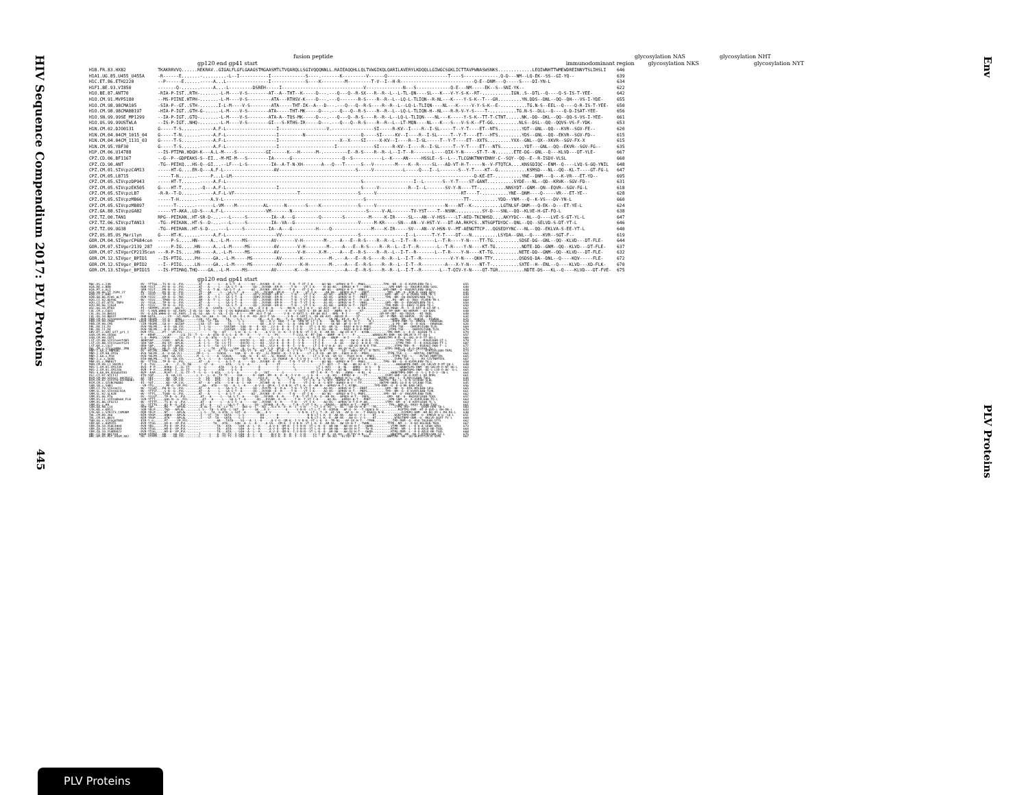HIV Sequence Compendium 2017: PLV Proteins
445
Env
PLV Proteins
fusion peptide glycosylation NAS glycosylation NHT
gp120 end gp41 start immunodominant region glycosylation NKS glycosylation NYT
| H1B.FR.83.HXB2 | TKAKRRVVQ......REKRAV..GIGALFLGFLGAAGSTMGAASMTLTVQARQLLSGIVQQQNNLL.RAIEAQQHLLQLTVWGIKQLQARILAVERYLKDQQLLGIWGCSGKLICTTAVPWNASWSNKS.............LEQIWNHTTWMEWDREINNYTSLIHSLI | 646 |
| H1A1.UG.85.U455_U455A | -R------E.......-.........-L--I-----------I-------------S----.-------K---------V------Q-----------------------T----S-------------.Q-D---NM--LQ-EK--SS--GI-YQ-- | 639 |
| H1C.ET.86.ETH2220 | --P------E......-----A...L----------------I-------------S----K---------M---------T-V--I--H-R----------------------------Q-E--DNM---Q-----S----DI-YN-L | 634 |
| H1F1.BE.93.VI850 | -------Q-.......-----A...-L---------DSREH-----I-------------------------------V--------------N---S-------------Q-E---NM-----EK--S--SNI-YK-- | 622 |
| H1O.BE.87.ANT70 | -RIA-P-IST..RTH-.......-L-M----V-S--------AT--A--THT--K-----D---.---Q---Q--R-SX---R--R--L--L-TL-QN----SL---K---V-Y-S-K--RT-...........IGN..S--DTL--Q----Q-S-IS-T-YEE- | 642 |
| H1O.CM.91.MVP5180 | --MS-PIINI.HTPH-.......-L-M----V-S---------ATA---RTHSV-K----D---.---Q-------R-S----R--R--L--LQ-L-TLIQN--R-NL---K----Y-S-K--T---GR.........YN.DDS--DNL--QQ--QH---VS-I-YDE- | 655 |
| H1O.CM.98.98CMA105 | -SIA-P--GT..STH-.......I-L-M----V-S--------ATA-----THT-IK--A---D---.---Q---Q--R-S----R--R--L--LQ-L-TLIQN----NL---K-----V-Y-S-K--E-..........TG.N-S--EEL--Q----Q-R-IS-T-YEE- | 650 |
| H1O.CM.98.98CMABB197 | -HIA-P-IGT..GTH-G-.....-L-M----V-S--------ATA-----THT-MK-----D---.---Q---Q--R-S----R--R--L--LQ-L-TLIQN-H--NL---R-R-V-Y-S----T-..........TG.N-S--DLL--Q----Q-D-ISAT-YEE- | 656 |
| H1O.SN.99.99SE_MP1299 | --IA-P-IGT..GTQ-.......-L-M----V-S--------ATA-A--TQS-MK-----D---.---Q---Q--R-S----R--R--L--LQ-L-TLIQN----NL---K-----Y-S-K--TT-T-CTNT......NK.-DD--DKL--QQ--QQ-S-VS-I-YEE- | 661 |
| H1O.US.99.99USTWLA | --IS-P-IGT..NHQ-.......-L-M----V-S--------GI---S-RTHS-IR-----D---.---Q---Q--R-S----R--R--L--LT-MQN----NL---K---S---V-S-K--FT-GG..........NLS--DSL--QQ--QQVS-VS-F-YDK- | 653 |
| H1N.CM.02.DJO0131 | G-----T-S.......-----A.F-L-------------------I------------------V.----------------SI-----R-KV--I----R--I-SL-----T--Y-T----ET--NTS.........YDT--GNL--QQ---KVR--SGV-FE-- | 620 |
| H1N.CM.04.04CM_1015_04 | G-----T-N.......-----A.F-L-------------------I---------N---------------------Q-----SI-----KV--I----R--I-SL-----T--Y-T----ET---HTS.........YDS--GNL--QQ--EKVR--SGV-FD-- | 615 |
| H1N.CM.04.04CM_1131_03 | G-----T-S.......-----A.F-L-------------------I-----------------------X--X----SI-----X-KV--I----R--I-SL-----T--Y-T----ET--XXTS.........YXX--GNL--QX--XKVR--SGV-FX-X | 615 |
| H1N.CM.95.YBF30 | G-----T-S.......-----A.F-L-------------------I---------------------I--------------SI-----R-KV--I----R--I-SL-----T--Y-T----ET---NTS.........YDT---GNL--QQ--EKVR--SGV-FG-- | 635 |
| H1P.CM.06.U14788 | --IS-PTIMA.HDGH-K---A.L-M----S-----------GI------K---H------M-.---------E--R-S----R--R--L--I-T--R-------L----QIX-Y-N-----ST-T--N.......ETE-DG--GNL--Q---KLVD---DT-YLE- | 667 |
| CPZ.CD.06.BF1167 | --G--P--GDPEAKS-S--EI..-M-MI-M---S--------IA------G-------------------Q--S-----------L--K----AN-----HSSLE--S--L--.TLCGNKTNNYENNY-C--SQY--QQ--E--R-ISDV-VLSL | 660 |
| CPZ.CD.90.ANT | -TG--PEIKQ...HS-Q--GI...--LF---L-S---------IA--A-T-N-XH-------A---Q---T------S---V--------M----K--R-----SL---AD-VT-H-T-----N--V-FTQTCA....KNSSDIQC--ENM--Q----LVQ-S-GQ-YNIL | 648 |
| CPZ.CM.01.SIVcpzCAM13 | -----HT-G....ER-Q---A.F-L-------------------AV-----------------------------S-----V-----------L-----Q---I--L-------S--Y-T----KT--G...........KSMSD---NL--QQ--KL-T----GT-FG-L | 647 |
| CPZ.CM.05.LB715 | -----T-N.......-----P...L-LM--------------------------------------------------------------------------------------------D-KE-ET-..........YNE--DNM---Q---K-VR---ET-YD-- | 695 |
| CPZ.CM.05.SIVcpzDP943 | -----HT-T.......-----A.F-L---------------------------------------------------S-------------------I--L-------S--Y-T----ST-GANT..........SYDE---NL--QD--KRVK--SGV-FD-- | 631 |
| CPZ.CM.05.SIVcpzEK505 | G----HT-T.......-Q---A.F-L-------------------I-------------------------------S-----V-----------R--I--L-------SV-Y-N----TT-..........NNSYDT--GNM--QN--EQVR--SGV-FG-L | 618 |
| CPZ.CM.05.SIVcpzLB7 | -R-R--T-D.......-----A.F-L-VF------------------------T----------------------S-----V--------------------------------RT----T-..........YNE--DNM----Q-----VR---ET-YE-- | 628 |
| CPZ.CM.05.SIVcpzMB66 | -----T-H.......-----A.V-L-----------------------------------------------------S-------------------------------------TT-..........YDD--YNM---Q--K-VS---DV-YN-L | 660 |
| CPZ.CM.05.SIVcpzMB897 | ------T-......-------L-VM----M----------AL------N-------S----K--------------S-----V--------------------------N----NT--K-..........LGTNLSF-DNM---Q-EK--D---ET-YE-L | 624 |
| CPZ.GA.88.SIVcpzGAB2 | -----YT-AKA..LD-S---A.F-L----------------VM-------N----------------------------S-----V-AL-------TV-YST----T--NSNK..........SY-D---SNL--QQ--KLVE-H-GT-FQ-L | 638 |
| CPZ.TZ.00.TAN1 | RPG--PEIKAN..HT-SR-D-...---L-----S---------IA--A---G---------Q--------S---------M-----K-IR-----SL---AN--V-HSS----LT-AED-TKCNHSD....AKYYDC---NL--Q----LVE-S-GT-YL-L | 647 |
| CPZ.TZ.06.SIVcpzTAN13 | -TG--PEIKAN..HT-S--D-...---L-----S---------IA--VA--G------------------------V-----M-KR-----SN---AN--V-HST-V---DT-AA.RKPCS..NTSGPTDYDC--QNL--QQ--SELVD-S-DT-YT-L | 646 |
| CPZ.TZ.09.UG38 | -TG--PEIRAN..HT-S-D-...---L-----S---------IA--A---G---------H----Q---------------M----K-IR-----SV---AN--V-HSN-V--MT-AENGTTCP...QGSEDYYNC---NL--QQ--EKLVA-S-EE-YT-L | 640 |
| CPZ.US.85.US_Marilyn | G----HT-K.......-----A.F-L-------------------VV-----------------------------S-----------------I--L------T-Y-T----DT---N..........LSYDA--GNL--Q----KVR--SGT-F-- | 619 |
| GOR.CM.04.SIVgorCP684con | -----P-S.....HN-----A..-L-M-----MS---------AV-------V-H--------M-.---A---E--R-S----R--R--L--I-T--R-------L--T-R----Y-N----TT-TG..........SDSE-DG--GNL--QQ--KLVD---DT-FLE- | 644 |
| GOR.CM.07.SIVgor2139_287 | -----P-IG.....HN-----A..-L-M-----MS---------AV-------V-H--------M-.---A---E--R-S----R--R--L--I-T--R-------L--T-R----Y-N----KT-TG..........NDTE-DD--GNM--QQ--KLVD---DT-FLE- | 637 |
| GOR.CM.07.SIVgorCP2135con | ---R-P-IS.....HN-----A..-L-M-----MS---------AV-------V-H-----X-M-.---A---E--R-S----R--R--L--I-T--R-------L--T-R----Y-N----KT-TG..........NETE-DD--GNM--QQ--KLVD---DT-FLE- | 632 |
| GOR.CM.12.SIVgor_BPID1 | --IS-PTIG.....PH-----GA..-L-M-----MS---------AV-------K----------M-.---A---E--R-S----R--R--L--I-T--R-----------V-Y-N----QKH-TTY..........QSDSQ-DA--DNL--Q----KQV-----FLE- | 672 |
| GOR.CM.12.SIVgor_BPID2 | --I--PIIG.....LN-----GA..-L-M-----MS---------AV-------K-H--------M-.---A---E--R-S----R--R--L--I-T--R---------A---X-Y-N----NT-T-..........SXTE--H--ENL--Q----KLVD---XD-FLK- | 670 |
| GOR.CM.13.SIVgor_BPID15 | --IS-PTIMAQ.THQ----GA..-L-M-----MS---------AV-------K---H----------.---A---E--R-S----R--R--L--I-T--R-------L--T-QIV-Y-N----QT-TGR..........NDTE-DS---KL--Q----KLVD---DT-FVE- | 675 |
gp120 end gp41 start
| MAC.US.x.239 | -DV--YTTGG...TS-N--G-.FVL-.......AT---A-----L---A-S-T--A------QQ-..DVVKR--E--R-----T-N--T-VT-I-K-----AQ-NA---AFRQV-H-T---PNAS..........TPK--NE--Q--E-KVDFLEEN-TA-L | 655 |
| H2A.DE.x.BEN | -DQR-YSST....PV-N--G-.FVL-.......AT---A-----L---SA-S-T--A------QQ-..DVVKR--EM-R-----T-N----VT-I-K-----H-AQ-NS---AFRQV-H-T---VNDS..........SPD-KNM--Q--EKQVRYLEEN-SQSL | 640 |
| H2A.PT.x.ALI | -SER-YSST....PR-N--G-.FVL-.......AT---A--T-AL--SA-S-T--A------QQ-..DVVKR--EM-R-----T-N----VT-I-K-----AR-NS---AFRQV-H-T---VNNS..........KPD-DNM--Q--EQQVRYLEEN-SEQL | 638 |
| H2A.SN.86.ST_JSP4_27 | -PV--YSSA....PV-N--G-.FVL-.......TT---AA-----L---SA-S-T--A------QQ-..DVVKR--EM-R-----T-N----VT-I-K-----AR-NS---AFRQV-H-T---VNDT..........TPD--NM--Q--EQR-R-LEAN-SESL | 635 |
| H2B.CI.x.EHO | -SI--YSSV....TP-N--G-.LVL-.......AT---A-----L---SA-S-T--A------QQ-V.DVVKR--EM-R-----T-N----VT-I-K-----AQ-NS---AFRQV-H-T---VNNS..........KPD--NM--Q--E-QVREL-EEN-TK-L | 639 |
| H2B.GH.86.D205_ALT | -DVR-YSSV....KP-N--G-.MVL-.......AM---A---T-L---SA-S-T--A------QQPV.DVVKR--EM-R-----T-N----VT-I-K-----AQ-NS---AFRQV-H-T---PNET..........TPN--NM--QQ-EKQVHFLDAN-TA-L | 643 |
| H2G.CI.92.Abt96 | -NV--YSSV....TPKN--G-.FVL-.......AM---A--T--L---SA-S-T--A------QQ-..DVVKR--EM-R-----T-N--T-VT-I-K-----AR-NS---AFRQV-H-T---D-LGA--T..........PQ--NM--Q--EKQ--FLEDN-TR-L | 660 |
| H2U.CI.07.07IC_TNP3 | -SV--YSSA....TP-N--G-.FVL-.......AT---A-----L---SA-S-T--A------QQ-..DVVKR--EM-R-----T-N--T-VT-I-K-----AS-NS---AFRQV-H-T---VNNS..........QPD--NM--Q--EVKVKDLEEN-TQ-L | 650 |
| H2U.FR.96.12034 | -PV--YSSV....TP-N--G-.FVL-.......AT---A-----L---SA-S-T--A------QQ-..DVVKR--EM-R-----T-N----VT-I-K-----AS-NA---AFRQV-H-T---INDT..........TPN-DNM--Q--EEKV-YLEEN-TQ-L | 650 |
| ASC.UG.10.RT03 | -PI--YEPPPS..KSVV---AALTL-.......ST--A---SVATA----S-S--E--A--KA-.-E-V-H--Q----S---RN-N--LT-I-K-V---GI-ASY--QF-Q--Y-S-----K-FA..........DGA-PAWH-.M--I--E-KVT-H-GI-NT-L | 662 |
| COL.CM.x.CGU1 | -DI--S-NVN.WHHG-Q--GI.FAFS-.I-AL-SG--AA--S--VA--I-QS-NGRASASS-RM-LKLV-T-SA-------V-N--V-VATI-S--EE-AK-ASI---ANMQ--R-I-----KT-..........GE-DP-QNM--KQ-HERVR---QV-EADL | 648 |
| COL.UG.10.BWC01 | -DV--Q-AIN.WHHG-Q--GI.FAFS-.I-AL-SG--AA--S--VA--I-QS--E-L----RM-.KLV-T-SA-------V-N--V-VATI-S--EE-AK-ASI---NMQ--R-I-----KT-..........GM-EP-QNY--KQ-YEQVA---NI-EADL | 648 |
| COL.UG.10.BWC07 | -DHR-GGTA.......VV---GI.FAFS-.LIAL-SG--AA--S--VA--I-QS--D-L-R--RQ-.KLV-T-SA-------V-N--V-VATI-S--EE-AK-AVI--ANLQV-R-----ST-..........GD--P-MNM--KQ-HERVK---DV-QEEL | 634 |
| DEB.CM.04.SIVdeb04CMPF3061 | -AVR-YEGPE...SV-Q---GMAL-.......LVA--ST--AA-----TA----S-S---------QE-..K-V--HG---T--A--VRN-NT-LT-I-K-----SK-NE--AF-Q--H-T-----G-I..........GQPD--NM--Q--EQKVA---DIWEAL | 625 |
| DEB.CM.99.CM40 | SAVR-YEGPE...SV-H---AGIAF-.......LVA--ST--AA-----TA----S-S---------QE-..K-V--HGQ--T--A--VRN-NT-LT-I-K-----AK-NE--AF-Q--H-T-----N-L..........EDPD-DNM--Q--EMKVA---DEWEGAL | 628 |
| DEB.CM.99.CM5 | -SIR-YEGPE...SA-Q---AGIAF-.......LVA--ST--AA-----TA----S-S---------QE-..K-V--HG---S--A--VRN-NT-LT-I-K-----SK-NE--AF-Q--H-T-----HT-..........G-PD--NM--Q--E-KVA---DEWEGAL | 626 |
| DRL.DE.11.D3 | -DVH-YNLPE...-H-Q--GA.VVL-.......I--L-SL-------SVATAM---SQA--N---E--KQ-..LV-Q--E--K--I-V-N----VT-L-E-VG--AR-SL---FAQV-H-N-V-PNES..........VTPN-TSE----QKRVDSISNN-TLDL | 669 |
| DRL.DE.11.D4 | -DVH-YNLPE...-H-Q--GA.VVL-.......I--L-SL-------SVATAM---SQA--N---E--KQ-..LV-Q--E--K--I-V-N----VT-L-E-VG--AK-SL---FAQV-H-N-E-PNET..........VTPN-TSE-----QKRVDSISNN-TLDL | 679 |
| GRV.ET.x.GRI_677_gri_1 | -DVR-YTG.....PT---VP.FVL-.......---------TA---AT-----S-H--A--L--K----.A-V-Q--Q--K--I-V-N-N--VT-I-K--E--AR-NS---AW-QV-H-T---KYNN..........TPK-DNM--L--E-Q--ALEGN-TI-L | 679 |
| GSN.CM.99.CN166 | -P---KEHP.......AV-----LSL-IS--T--S---A--ATA--E-S-S--A--M---E-----V----S---PS--------T-LSSL-K--RT-IQA---ANRP--H-I-----F-.........WANGSLPD-ENM--QK-SMLVE-D-YT-QQ-L | 657 |
| GSN.CM.99.CN71 | -S-Q--PHPG...VHVK----.ISL-IS--T--S---A--ATA----S-S--A--------E----.-V----S---S----------LSSL-K--R-TI-QA---ANQP---H-I-----D-.........WAKNSTPD-E-M--Q--SKL-E-D-YT-QQ-L | 666 |
| LST.CD.88.SIVlhoest485 | -AEHQYAP.....SSKQ---APLAL-.......A--L-S---TA--LV-TI-----QVVIQ--L---KQ-..VLV-K--E--R--I--V-N-----LT-I-E------A--AS----QW-Q--H-N-E--YN..........ITPN-TRD--I----RVGVLEAN-ST-L | 679 |
| LST.CD.88.SIVlhoest524 | -SEH-YAP.....RG-QT--APLAL-.......A--L-S---TA--LV-TI-----QVVIQ--L---KQ-..VLV-K--E--R--I--V-N-----LT-I-E------A--AS----QW-Q--H-N-E--YN..........VTPN-TRD--I--E-QVGSLEAN-TT-L | 687 |
| LST.KE.x.lho7 | -DEH-YAP.....RG-QT--APLAL-.......A--L-S---TA--LV-TI-----QAV-Q--L---KQ-..VLV-K--E--R--I--V-N-----LT-I-E-V-H-A--AS----QW-QV-H-N-E-TYN..........VTPN-TRD--R---ESKVAI-DKN-T--L | 677 |
| MAL.ZM.x.SIVagmMAL_ZMB | -EVR-YTGG....HE-Q--VP.FVL-.......-------TA---ATA----SQH--A--L--K----.A-V-Q--QM-K--I-V-N-N--VT-L-K--E--AR-NA---AW-QV-H-T---KW.N..........NTPS-DNM--L--E-Q-QKLEGN-TG-L | 672 |
| MND-1.GA.x.MNDGB1 | -DV--HTLPE...HHK---GA.VVL-.......I--L-SL----A--SV-VA----SQS-VT--E--KQ-..KL--Q-SE--K--I-V-N-----LTSL-N-E---A-----SQ---WAQV-H-S--E-TNTS..........ITPN-TSE--L----ETRTDVLQQN-TEML | 673 |
| MND-2.CM.98.CM16 | -EVA-YHLPE...A--Q-GA.VLL-.......MF-L--L----SVAVA-----SQA--N---E--KV-..SL-DQHSE--K--I-V-N-----LT-L-D-VA--AR-SM---FAQV-H-N---PNES..........ITPN-TSE--L----KRVTAL-DNMTVNL | 664 |
| MND-2.GA.x.M14 | -DVH-YHLPD...AKQ--GA.VVL-.......M--L--L----A--SVAVA-----SQA--N---E--KI-..SL-DQHSE--K--I-V-N-----LT-L-D-VA--SR-SV---FSQV-H-N---PNES..........ITPN-TSE--L----RVTAI-NNMTIDL | 665 |
| MND-2.x.x.5440 | -DIH-HHLPN...-T-Q--GA.VVL-.......M--L--L----A--SVAVA-----SQT--N---E--KV-..SL-DQHSE--K--I-V-N-V---LT-L-E-VA--SR-SV---FSQV-H-S-K-PNES..........IVPN-TSE--L----RV-SIVTNMTIDL | 667 |
| MNE.US.x.MNE027 | -NV--YTTGG...TP-N--G-.FVL-.......AT---A-----L---A-S-T--A------QQ-..DVVKR--E--R-----T-N--T-VT-I-K-----AQ-NA---AFRQV-H-T---PNAS..........TPN--NE--Q--E-KVDFLEEN-TA-L | 658 |
| MON.CM.99.L1_99CML1 | -T-Q--TGV......H-----I..TL-MA-------ST--G-------ATA----S-S--A---------E-----VT-------S--------------LT--KFI---T--NA---AN-AV-H-T---N-..........WAKGHFPE-DNM--QQ-SELVD-D-MT-QQ-L | 648 |
| MUS-1.CM.01.CM1239 | -EVQ--P-P.....HVKA--I..SL-IT-----S--G-------ATA----S-S--A---------E---------V--------S------------LT-L-KFI----A--NL---ANRQ---H-S----N-..........WANHTLPG-ENM--QQ-SKLVD-D-NT-QG-L | 663 |
| MUS-2.CM.01.CM1246 | -EVR--P-P.....HVKA--I..SL-IT-----S--G-------ATA----S-S--A---------E---------V---------S-----------LT-L-KFV----AI-NL---ANRQ---H-S----D-..........WANHTQPG-DNM--QQ-S-LVD-D-AV--G-L | 665 |
| MUS-3.GA.09.OhGabOI81 | -RVP--EAP.....RLHT--I..SL-IT--T--S--G---S-AIA----S-S--A---------Q-.--VQT-------S---------------MT-I-K--R--T--NS---ANRA---H-NL--K-..........WANETMPG-DNM--Q--S-L-D-D-V--SN-L | 664 |
| OLC.CI.97.97CI12 | -ETQ-YQP......-N--GA.LVL-.......L-V---L--A--TV-TI-----SSH------R--KHM-.EM--K--E--K--I-V-N----L-G--K-----A--KQ---EFMQV-H-----YT..........QSPD-GND--LK-Q-KVD-L-QE-DDRL | 661 |
| RCM.CM.00.SIVagi_00CM312 | -AI--YET.......KQ--VP.LVL-.......S---TA---ATA----S-H--A--L--K----.DIV-Q-----K-----T-N-----VT-I-K--A--S-NTF--AWRQV-H-S---SF..........NKTPD-QKQ--L--E-NVSYLEAN-TASL | 634 |
| RCM.CM.02.SIVrcm_02CM8081 | -DV--YET.......KQ--VP.LVL-.......S---TA---ATA----S-H--A--L--KK----.DIV-Q-----K-----T-N-----VT-I-K--A--S-NTF--AWRQV-H-T-Q-TF..........NATPE--KQ--L--E-N-SIIEGN-SLAL | 643 |
| RCM.CM.x.SIVRCMGAB1 | -EI--YQT.......KQ--VP.LVL-.......AT---A---ATA----S-H--A--L--KR----.DIVKR--N--K-----T-N-----VT-I-K--A--S-NTF--AWRQV-H-V---TF..........NKTPE-QKES-LQ-E-N-SYLEAN-TIAL | 645 |
| SAB.SN.x.SAB1 | --VR-YTG.......PE-Q--VP.FVL-.......AA---ATA----SQ---A--L--K----.A-V-Q--QM-K--I-V-N-N--VT-L-K--E--AR-N---AFRQV-H-T-L-KYNN..........TPD-ENM--Q--E-Q-EK-EAN-SRIL | 656 |
| SMM.CI.79.SIVsmCI2 | -NV--YSSAT...PA-N--G-.FVL-.......AT---A-----L---SA-S-T--A------QQ-..DVVTR--E--R-A---T-N--T-VT-I-K-----AQ-NS---AFRQV-H-T---ENNT..........QPD--NE--Q--EIK-RDLEAN-SESL | 665 |
| SMM.SL.92.SIVsmSL92A | -NV--YTTST....S-N--G-.FVL-.......AT---A-----L---SA-S-T--A------QQ-..DVVKR--E--R-----T-N----VT-I-K-----AQ-NS---AFRQV-H-T---PNDS..........TPD--NM--Q--E-KVDFLEAN-TLML | 661 |
| SMM.SL.92.SL92B | -HV--YTTS....TSKN--G-.FVL-.......AT---A-----L---A-S-T--A------QQ-..DVVKR--E--R-----T-N----VT-I-K-----AQ-NS---AFRQV-H-T-L-PNDS..........VPD--NE--Q--EKKVEFLEAN-TQML | 662 |
| SMM.US.06.FTq | -DV--YSSVT....TP-N--G-.FVL-.......AT---A-----L---SA-S-T--A------QQ-..DVVKR--E--R-----T-N--T-VT-I-K--Q--AR-NS---AFRQV-H-T---VNDS..........QPD--NE--Q--EKQVAYLEAN-TQQL | 657 |
| SMM.US.11.SIVsmE660_FL8 | -SVR-YTTT.....GAS-N--G-.FVL-.......AT---A-----L---SA-S-T--A------QQ-..DVVKR--E--R-----T-N--T-VT-I-K-----AQ-NS---AFRQV-H-T---PNET..........VPN-SNM--Q--E-QVDFLEAN-TQ-L | 663 |
| SMM.US.86.CFU212 | -NV--YTTTT....TS-A--G-.FVL-.......AT---A-----L---A-S-T--A------QQ-..DVVKR--E--R-----T-N----VT-I-K-----AQ-NS---AFRQV-H-T-E-P-AN..........VTPD--NM--Q--E-KVDYLEAN-TL-L | 663 |
| SMM.US.x.H9 | -SV--YTTTG....AS-N--G-.FVL-.......AT---A-----L---SA-S-T--A------QQ-..DVVKR--E--R-----T-N--T-VT-I-K-----APXNS---AFRQV-H-T---PNDT..........-TPX--NMX-Q--EKQV-FLEAN-TXXL | 661 |
| SUN.GA.98.L14 | -DEH-YAP......RK-----APVAL-.......A-AL-S---TA--LV-TI-----QAV-Q--L---KQ-..VLV-K--E--R--I--V-N-----LT-I-E-VQ--S--AS---QW-QV-H-N----YN..........ITPN-TKD-------QVKM-DDN-TA-L | 683 |
| SYK.KE.x.KE51 | -SQR-YELP.....TKQ---APLAL-.......L-S---TA--S-ATA--L-SQT--A------QK-..E-V---------G-----V-N-N--LT-L-T--R--AIMSN---AF-Q--H---T-QQACG-N-..........RCPTPQ-ENM--HT-E-QVD-L-DH-DN-L | 643 |
| SYK.KE.x.SYK173_COMGNM | -DQR-YELP.....NT-----APLAL-.......L-S---TA--G-ATA--L-SQT--A------QK-..E-V---------G-----V-N-N--LT-L-T--R--AI-SN---AF-Q--H---T-EKACG-N-N..........FCPKPQ-KNM--HR-EQ-VD-L-DH-DG-L | 638 |
| TAL.CM.00.266 | -NIR-YDGP.....ANKQ---APLAL-.......I---ST--TA---VATA----S-S---------EH-.-----H----------------N-N-LT-L-K--E--AK-NS---AW-Q--Y-S----KT..........WSNYTDPQ-QNM---Q--EMKVD-H-G--SQ-L | 651 |
| TAL.CM.01.8023 | -NIR-YDGP.....ATK----APLAL-.......I---ST--TA---VATA----S-S---------EH-.-----H----------------N-N-LT-L-K--E--AR-NS---AW-Q--Y-S----KT..........WTNSTNPD-QNM--Q--EKLVD-ASDT-TV-L | 669 |
| TAN.UG.x.SIVagmTAN1 | -EIR-Y-G......PT-----VP.FVL-.......--------AA---TATA----SQ---A--L--K----.A-V-Q--QM-K--I-V-N-N--VT-L-K--E--TR-NL---AF-QV-H-T---TFNN..........TPD-DNM--Q--ESQ-TALEGN-STTL | 662 |
| VER.KE.x.AGM155 | -EVR-YTGG.....QE-Q--VP.FVL-.......-------TA---ATA----SQH--A--L--K----.A-VG---QM-K--I-V-N-N--VT-L-K--E--AR-NS---AW-QV-H-T---TWNN..........TTPE--NM--L--E-KQ-EGLEGN-TKQL | 667 |
| VER.ZA.10.VSAC4004 | -DVR-YEG......PQ-Q--VP.FVL-.......---------TA---ATA----SQH--A--L--K----.A-V-Q--QM-K--I-V-N-N--VT-L-K--E--AR-NA---AW-QV-H-T---QWHN..........VTPR-DNM--L--E-Q-A-LEGN-SRQL | 673 |
| VER.ZA.10.VSAG1003 | -DVR-YTGG.....HE-Q--VP.FVL-.......---------TA---ATA----SQH--A--L--K----.A-V-Q--QM-K--I-V-N-N--VT-L-K--E--AR-NA---AW-QV-H-T---TW-N..........RTPE--NM--L--E-Q-ADLE-NE-TGQL | 664 |
| VER.ZA.10.VSAM0022 | -DVR-YTGG.....HD-A--VP.FVL-.......---------TA---ATA----SQH--A--L--K----.A-V-Q--QM-K--I-V-N-N--VT-L-K--E--AR-NA---AW-QV-H-T---QWQN..........RTPQ-DNM--L--E-Q-ADLE-NE-TGQL | 668 |
| WRC.CI.98.98CI04 | GDGR-VTPKE...HH----GA.IVL-.......I-----L---A--TV-TV--I-SQH--A--L---K----.ELV-K--E--R--I--V-N----LS-I-GF-E--LK-KQ---ELTQV-H-N---E-..........WNATPN--NE--QH-Y-RTDELQAN-SV-L | 675 |
| WRC.GM.05.Pbt_05GM_X02 | -DG--VTPPD...HH----GA.IVL-.......L-----L---A--TV-TV--I-SQH--A--L---K----.ELV-K--E--R--I--V-N----LS---E--VK-KQ---ELTQV-H-----EEA..........WNMTPA--NE--QQ-HLRTDTLM-N-SDML | 667 |
PLV Proteins